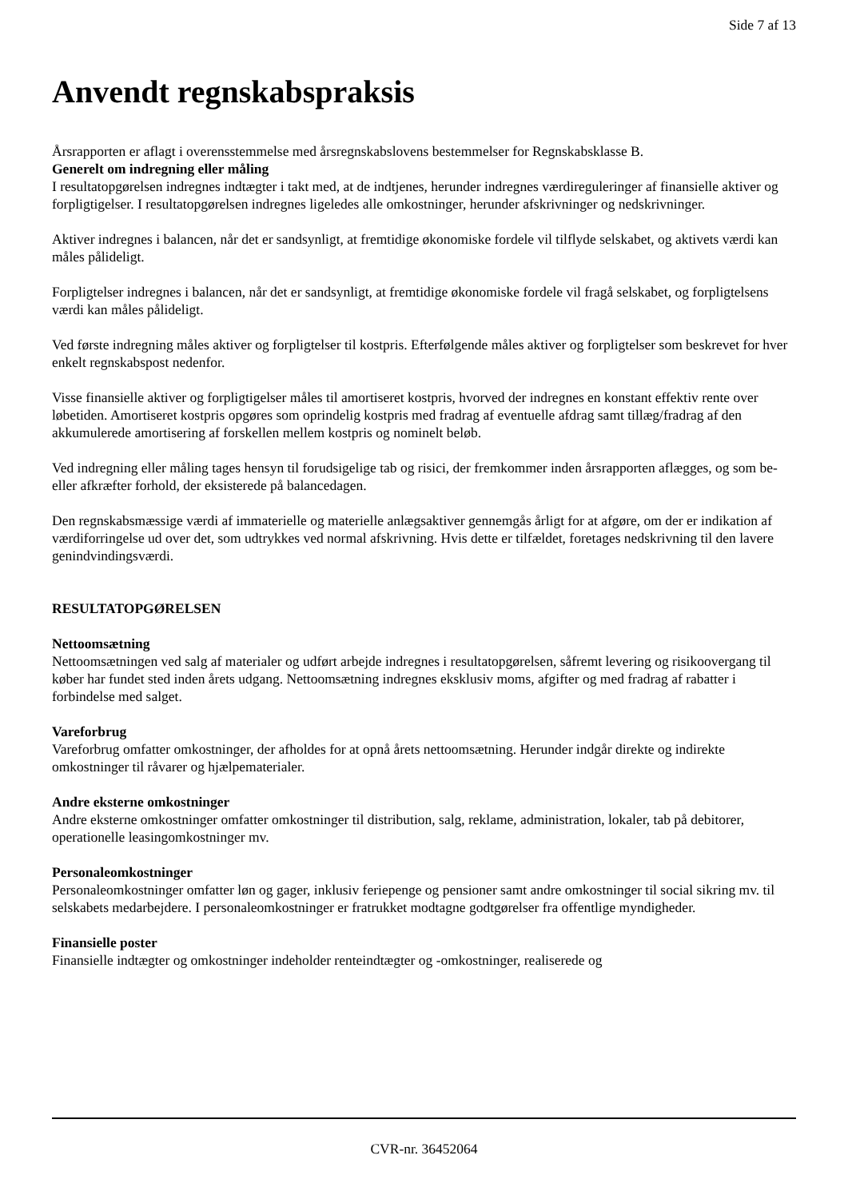Side 7 af 13
Anvendt regnskabspraksis
Årsrapporten er aflagt i overensstemmelse med årsregnskabslovens bestemmelser for Regnskabsklasse B.
Generelt om indregning eller måling
I resultatopgørelsen indregnes indtægter i takt med, at de indtjenes, herunder indregnes værdireguleringer af finansielle aktiver og forpligtigelser. I resultatopgørelsen indregnes ligeledes alle omkostninger, herunder afskrivninger og nedskrivninger.
Aktiver indregnes i balancen, når det er sandsynligt, at fremtidige økonomiske fordele vil tilflyde selskabet, og aktivets værdi kan måles pålideligt.
Forpligtelser indregnes i balancen, når det er sandsynligt, at fremtidige økonomiske fordele vil fragå selskabet, og forpligtelsens værdi kan måles pålideligt.
Ved første indregning måles aktiver og forpligtelser til kostpris. Efterfølgende måles aktiver og forpligtelser som beskrevet for hver enkelt regnskabspost nedenfor.
Visse finansielle aktiver og forpligtigelser måles til amortiseret kostpris, hvorved der indregnes en konstant effektiv rente over løbetiden. Amortiseret kostpris opgøres som oprindelig kostpris med fradrag af eventuelle afdrag samt tillæg/fradrag af den akkumulerede amortisering af forskellen mellem kostpris og nominelt beløb.
Ved indregning eller måling tages hensyn til forudsigelige tab og risici, der fremkommer inden årsrapporten aflægges, og som be- eller afkræfter forhold, der eksisterede på balancedagen.
Den regnskabsmæssige værdi af immaterielle og materielle anlægsaktiver gennemgås årligt for at afgøre, om der er indikation af værdiforringelse ud over det, som udtrykkes ved normal afskrivning. Hvis dette er tilfældet, foretages nedskrivning til den lavere genindvindingsværdi.
RESULTATOPGØRELSEN
Nettoomsætning
Nettoomsætningen ved salg af materialer og udført arbejde indregnes i resultatopgørelsen, såfremt levering og risikoovergang til køber har fundet sted inden årets udgang. Nettoomsætning indregnes eksklusiv moms, afgifter og med fradrag af rabatter i forbindelse med salget.
Vareforbrug
Vareforbrug omfatter omkostninger, der afholdes for at opnå årets nettoomsætning. Herunder indgår direkte og indirekte omkostninger til råvarer og hjælpematerialer.
Andre eksterne omkostninger
Andre eksterne omkostninger omfatter omkostninger til distribution, salg, reklame, administration, lokaler, tab på debitorer, operationelle leasingomkostninger mv.
Personaleomkostninger
Personaleomkostninger omfatter løn og gager, inklusiv feriepenge og pensioner samt andre omkostninger til social sikring mv. til selskabets medarbejdere. I personaleomkostninger er fratrukket modtagne godtgørelser fra offentlige myndigheder.
Finansielle poster
Finansielle indtægter og omkostninger indeholder renteindtægter og -omkostninger, realiserede og
CVR-nr. 36452064